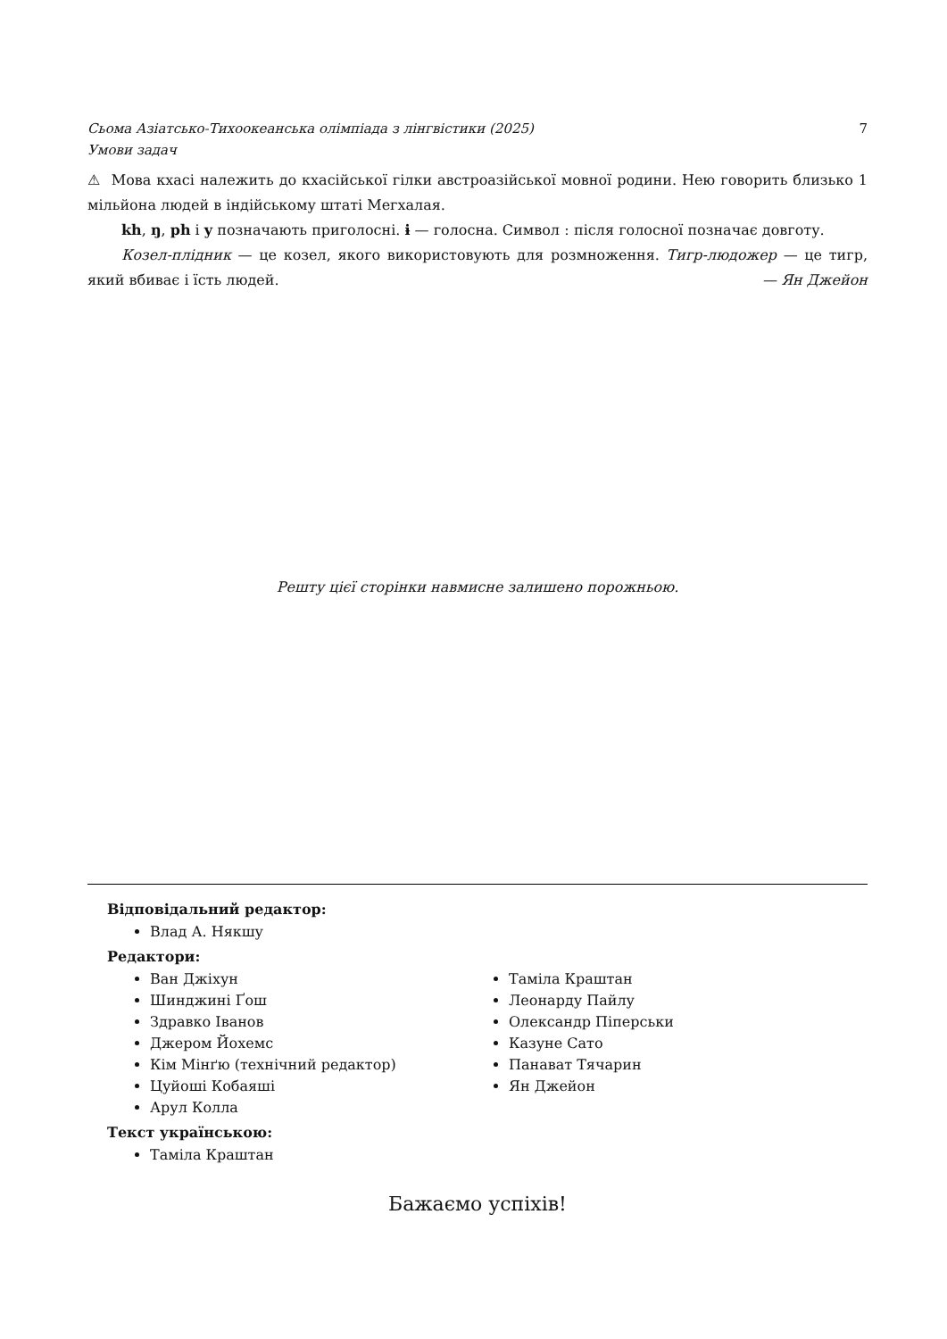Сьома Азіатсько-Тихоокеанська олімпіада з лінгвістики (2025)
Умови задач 7
⚠ Мова кхасі належить до кхасійської гілки австроазійської мовної родини. Нею говорить близько 1 мільйона людей в індійському штаті Мегхалая.
kh, ŋ, ph і y позначають приголосні. ɨ — голосна. Символ ː після голосної позначає довготу.
Козел-плідник — це козел, якого використовують для розмноження. Тигр-людожер — це тигр, який вбиває і їсть людей. — Ян Джейон
Решту цієї сторінки навмисне залишено порожньою.
Відповідальний редактор:
Влад А. Някшу
Редактори:
Ван Джіхун
Шинджині Ґош
Здравко Іванов
Джером Йохемс
Кім Мінґю (технічний редактор)
Цуйоші Кобаяші
Арул Колла
Таміла Краштан
Леонарду Пайлу
Олександр Піперськи
Казуне Сато
Панават Тячарин
Ян Джейон
Текст українською:
Таміла Краштан
Бажаємо успіхів!